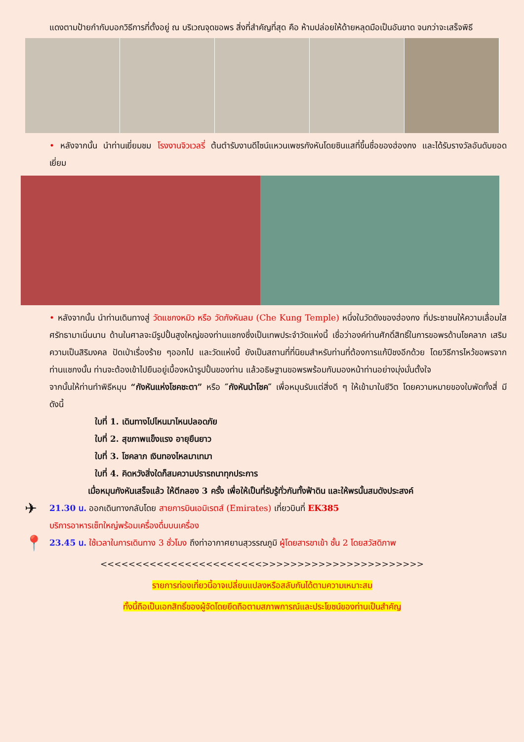แดงตามป้ายกำกับบอกวิธีการที่ตั้งอยู่ ณ บริเวณจุดขอพร สิ่งที่สำคัญที่สุด คือ ห้ามปล่อยให้ด้ายหลุดมือเป็นอันขาด จนกว่าจะเสร็จพิธี
• หลังจากนั้น นำท่านเยี่ยมชม โรงงานจิวเวลรี่ ต้นตำรับงานดีไซน์แหวนเพชรกังหันโดยซินแสที่ขึ้นชื่อของฮ่องกง และได้รับรางวัลอันดับยอดเยี่ยม
• หลังจากนั้น นำท่านเดินทางสู่ วัดแชกงหมิว หรือ วัดกังหันลม (Che Kung Temple) หนึ่งในวัดดังของฮ่องกง ที่ประชาชนให้ความเลื่อมใสศรัทธามาเนิ่นนาน ด้านในศาลจะมีรูปปั้นสูงใหญ่ของท่านแชกงซึ่งเป็นเทพประจำวัดแห่งนี้ เชื่อว่าองค์ท่านศักดิ์สิทธิ์ในการขอพรด้านโชคลาภ เสริมความเป็นสิริมงคล ปัดเป่าเรื่องร้าย ๆออกไป และวัดแห่งนี้ ยังเป็นสถานที่ที่นิยมสำหรับท่านที่ต้องการแก้ปีชงอีกด้วย โดยวิธีการไหว้ขอพรจากท่านแชกงนั้น ท่านจะต้องเข้าไปยืนอยู่เบื้องหน้ารูปปั้นของท่าน แล้วอธิษฐานขอพรพร้อมกับมองหน้าท่านอย่างมุ่งมั่นตั้งใจ
จากนั้นให้ท่านทำพิธีหมุน “กังหันแห่งโชคชะตา” หรือ ″กังหันนำโชค″ เพื่อหมุนรับแต่สิ่งดี ๆ ให้เข้ามาในชีวิต โดยความหมายของใบพัดทั้งสี่ มีดังนี้
ใบที่ 1. เดินทางไปไหนมาไหนปลอดภัย
ใบที่ 2. สุขภาพแข็งแรง อายุยืนยาว
ใบที่ 3. โชคลาภ เงินทองไหลมาเทมา
ใบที่ 4. คิดหวังสิ่งใดก็สมความปรารถนาทุกประการ
เมื่อหมุนกังหันเสร็จแล้ว ให้ตีกลอง 3 ครั้ง เพื่อให้เป็นที่รับรู้ทั่วกันทั้งฟ้าดิน และให้พรนั้นสมดังประสงค์
✈ 21.30 น. ออกเดินทางกลับโดย สายการบินเอมิเรตส์ (Emirates) เที่ยวบินที่ EK385
บริการอาหารเซ็ทใหญ่พร้อมเครื่องดื่มบนเครื่อง
📍 23.45 น. ใช้เวลาในการเดินทาง 3 ชั่วโมง ถึงท่าอากาศยานสุวรรณภูมิ ผู้โดยสารขาเข้า ชั้น 2 โดยสวัสดิภาพ
<<<<<<<<<<<<<<<<<<<<<<<>>>>>>>>>>>>>>>>>>>>>>>
รายการท่องเที่ยวนี้อาจเปลี่ยนแปลงหรือสลับกันได้ตามความเหมาะสม
ทั้งนี้ถือเป็นเอกสิทธิ์ของผู้จัดโดยยึดถือตามสภาพการณ์และประโยชน์ของท่านเป็นสำคัญ